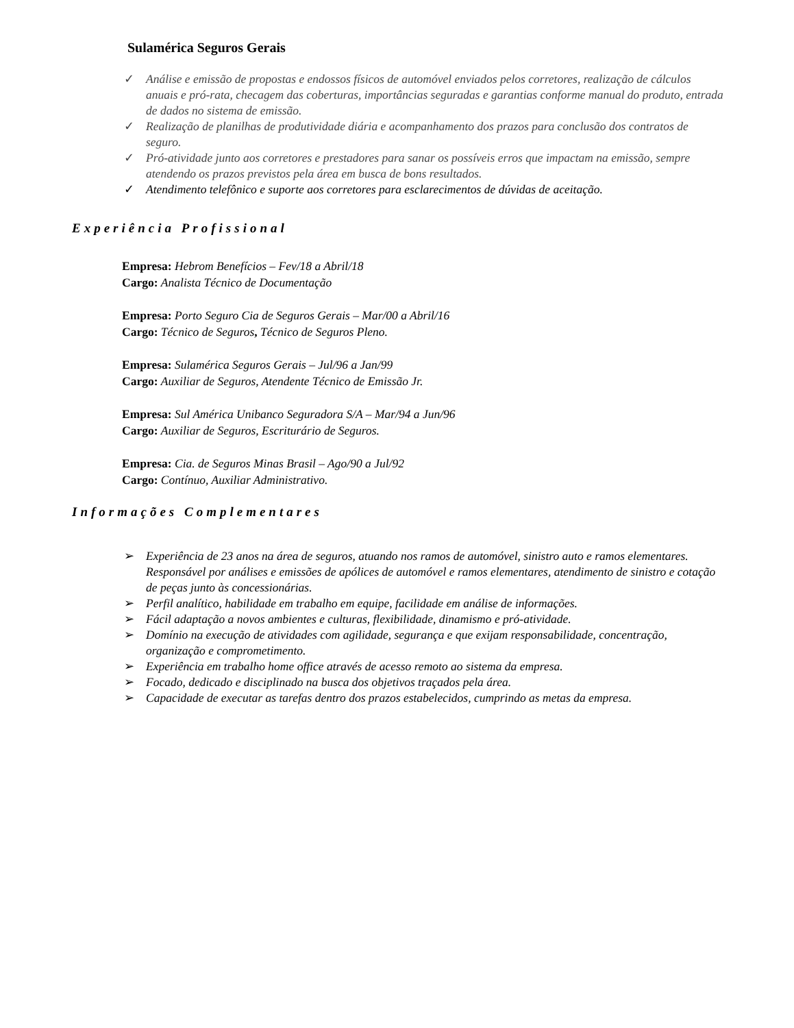Sulamérica Seguros Gerais
✓ Análise e emissão de propostas e endossos físicos de automóvel enviados pelos corretores, realização de cálculos anuais e pró-rata, checagem das coberturas, importâncias seguradas e garantias conforme manual do produto, entrada de dados no sistema de emissão.
✓ Realização de planilhas de produtividade diária e acompanhamento dos prazos para conclusão dos contratos de seguro.
✓ Pró-atividade junto aos corretores e prestadores para sanar os possíveis erros que impactam na emissão, sempre atendendo os prazos previstos pela área em busca de bons resultados.
✓ Atendimento telefônico e suporte aos corretores para esclarecimentos de dúvidas de aceitação.
Experiência Profissional
Empresa: Hebrom Benefícios – Fev/18 a Abril/18
Cargo: Analista Técnico de Documentação
Empresa: Porto Seguro Cia de Seguros Gerais – Mar/00 a Abril/16
Cargo: Técnico de Seguros, Técnico de Seguros Pleno.
Empresa: Sulamérica Seguros Gerais – Jul/96 a Jan/99
Cargo: Auxiliar de Seguros, Atendente Técnico de Emissão Jr.
Empresa: Sul América Unibanco Seguradora S/A – Mar/94 a Jun/96
Cargo: Auxiliar de Seguros, Escriturário de Seguros.
Empresa: Cia. de Seguros Minas Brasil – Ago/90 a Jul/92
Cargo: Contínuo, Auxiliar Administrativo.
Informações Complementares
➢ Experiência de 23 anos na área de seguros, atuando nos ramos de automóvel, sinistro auto e ramos elementares. Responsável por análises e emissões de apólices de automóvel e ramos elementares, atendimento de sinistro e cotação de peças junto às concessionárias.
➢ Perfil analítico, habilidade em trabalho em equipe, facilidade em análise de informações.
➢ Fácil adaptação a novos ambientes e culturas, flexibilidade, dinamismo e pró-atividade.
➢ Domínio na execução de atividades com agilidade, segurança e que exijam responsabilidade, concentração, organização e comprometimento.
➢ Experiência em trabalho home office através de acesso remoto ao sistema da empresa.
➢ Focado, dedicado e disciplinado na busca dos objetivos traçados pela área.
➢ Capacidade de executar as tarefas dentro dos prazos estabelecidos, cumprindo as metas da empresa.